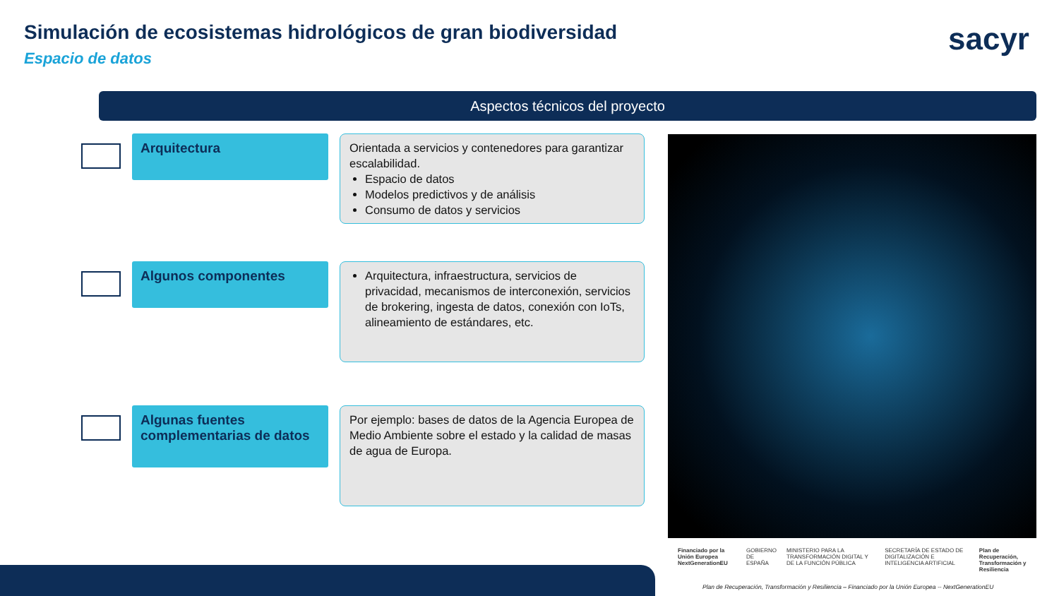Simulación de ecosistemas hidrológicos de gran biodiversidad
Espacio de datos
sacyr
Aspectos técnicos del proyecto
Arquitectura
Orientada a servicios y contenedores para garantizar escalabilidad.
Espacio de datos
Modelos predictivos y de análisis
Consumo de datos y servicios
Algunos componentes
Arquitectura, infraestructura, servicios de privacidad, mecanismos de interconexión, servicios de brokering, ingesta de datos, conexión con IoTs, alineamiento de estándares, etc.
Algunas fuentes complementarias de datos
Por ejemplo: bases de datos de la Agencia Europea de Medio Ambiente sobre el estado y la calidad de masas de agua de Europa.
Financiado por la Unión Europea NextGenerationEU GOBIERNO DE ESPAÑA MINISTERIO PARA LA TRANSFORMACIÓN DIGITAL Y DE LA FUNCIÓN PÚBLICA SECRETARÍA DE ESTADO DE DIGITALIZACIÓN E INTELIGENCIA ARTIFICIAL Plan de Recuperación, Transformación y Resiliencia
Plan de Recuperación, Transformación y Resiliencia – Financiado por la Unión Europea -- NextGenerationEU